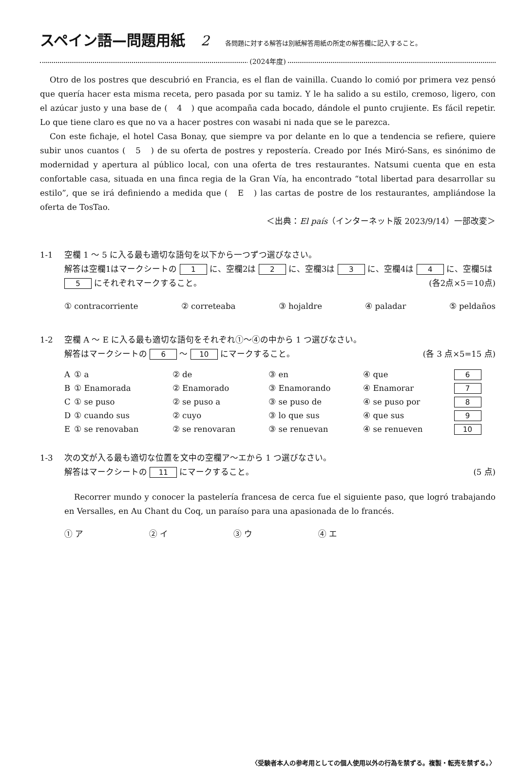スペイン語—問題用紙 2 各問題に対する解答は別紙解答用紙の所定の解答欄に記入すること。
(2024年度)
Otro de los postres que descubrió en Francia, es el flan de vainilla. Cuando lo comió por primera vez pensó que quería hacer esta misma receta, pero pasada por su tamiz. Y le ha salido a su estilo, cremoso, ligero, con el azúcar justo y una base de (　4　) que acompaña cada bocado, dándole el punto crujiente. Es fácil repetir. Lo que tiene claro es que no va a hacer postres con wasabi ni nada que se le parezca.
Con este fichaje, el hotel Casa Bonay, que siempre va por delante en lo que a tendencia se refiere, quiere subir unos cuantos (　5　) de su oferta de postres y repostería. Creado por Inés Miró-Sans, es sinónimo de modernidad y apertura al público local, con una oferta de tres restaurantes. Natsumi cuenta que en esta confortable casa, situada en una finca regia de la Gran Vía, ha encontrado “total libertad para desarrollar su estilo”, que se irá definiendo a medida que (　E　) las cartas de postre de los restaurantes, ampliándose la oferta de TosTao.
＜出典：El país（インターネット版 2023/9/14）一部改変＞
1-1 空欄 1 ～ 5 に入る最も適切な語句を以下から一つずつ選びなさい。
解答は空欄1はマークシートの 1 に、空欄2は 2 に、空欄3は 3 に、空欄4は 4 に、空欄5は 5 にそれぞれマークすること。 (各2点×5＝10点)
① contracorriente ② correteaba ③ hojaldre ④ paladar ⑤ peldaños
1-2 空欄 A ～ E に入る最も適切な語句をそれぞれ①～④の中から 1 つ選びなさい。
解答はマークシートの 6 ～ 10 にマークすること。 (各 3 点×5=15 点)
| A | ① a | ② de | ③ en | ④ que | 6 |
| B | ① Enamorada | ② Enamorado | ③ Enamorando | ④ Enamorar | 7 |
| C | ① se puso | ② se puso a | ③ se puso de | ④ se puso por | 8 |
| D | ① cuando sus | ② cuyo | ③ lo que sus | ④ que sus | 9 |
| E | ① se renovaban | ② se renovaran | ③ se renuevan | ④ se renueven | 10 |
1-3 次の文が入る最も適切な位置を文中の空欄ア～エから 1 つ選びなさい。
解答はマークシートの 11 にマークすること。 (5 点)
Recorrer mundo y conocer la pastelería francesa de cerca fue el siguiente paso, que logró trabajando en Versalles, en Au Chant du Coq, un paraíso para una apasionada de lo francés.
① ア ② イ ③ ウ ④ エ
〈受験者本人の参考用としての個人使用以外の行為を禁ずる。複製・転売を禁ずる。〉